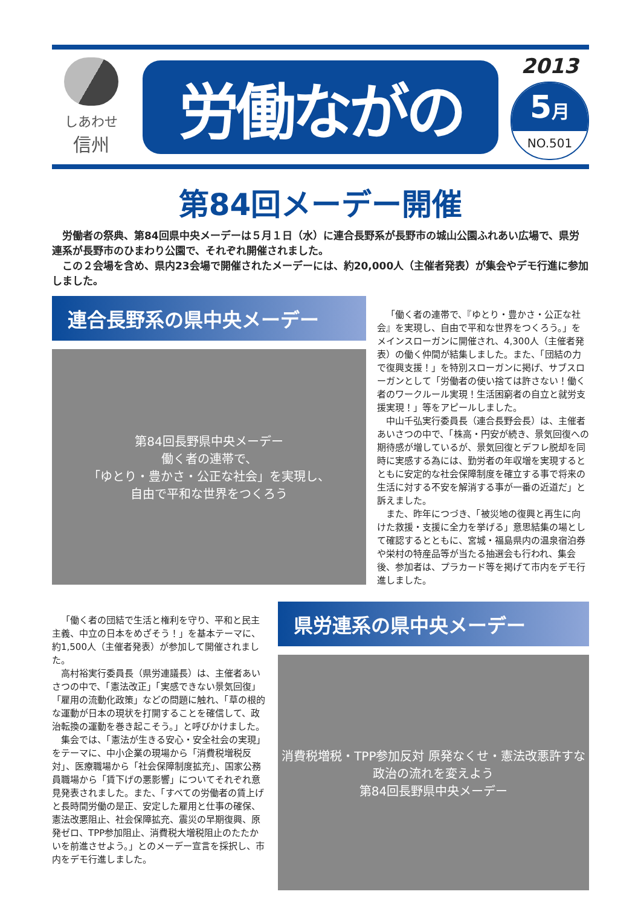しあわせ
信州
労働ながの
2013
5月
NO.501
第84回メーデー開催
　労働者の祭典、第84回県中央メーデーは５月１日（水）に連合長野系が長野市の城山公園ふれあい広場で、県労連系が長野市のひまわり公園で、それぞれ開催されました。
　この２会場を含め、県内23会場で開催されたメーデーには、約20,000人（主催者発表）が集会やデモ行進に参加しました。
連合長野系の県中央メーデー
第84回長野県中央メーデー
働く者の連帯で、
「ゆとり・豊かさ・公正な社会」を実現し、
自由で平和な世界をつくろう
「働く者の連帯で、『ゆとり・豊かさ・公正な社会』を実現し、自由で平和な世界をつくろう。」をメインスローガンに開催され、4,300人（主催者発表）の働く仲間が結集しました。また、「団結の力で復興支援！」を特別スローガンに掲げ、サブスローガンとして「労働者の使い捨ては許さない！働く者のワークルール実現！生活困窮者の自立と就労支援実現！」等をアピールしました。
中山千弘実行委員長（連合長野会長）は、主催者あいさつの中で、「株高・円安が続き、景気回復への期待感が増しているが、景気回復とデフレ脱却を同時に実感する為には、勤労者の年収増を実現するとともに安定的な社会保障制度を確立する事で将来の生活に対する不安を解消する事が一番の近道だ」と訴えました。
また、昨年につづき、「被災地の復興と再生に向けた救援・支援に全力を挙げる」意思結集の場として確認するとともに、宮城・福島県内の温泉宿泊券や栄村の特産品等が当たる抽選会も行われ、集会後、参加者は、プラカード等を掲げて市内をデモ行進しました。
「働く者の団結で生活と権利を守り、平和と民主主義、中立の日本をめざそう！」を基本テーマに、約1,500人（主催者発表）が参加して開催されました。
高村裕実行委員長（県労連議長）は、主催者あいさつの中で、「憲法改正」「実感できない景気回復」「雇用の流動化政策」などの問題に触れ、「草の根的な運動が日本の現状を打開することを確信して、政治転換の運動を巻き起こそう。」と呼びかけました。
集会では、「憲法が生きる安心・安全社会の実現」をテーマに、中小企業の現場から「消費税増税反対」、医療職場から「社会保障制度拡充」、国家公務員職場から「賃下げの悪影響」についてそれぞれ意見発表されました。また、「すべての労働者の賃上げと長時間労働の是正、安定した雇用と仕事の確保、憲法改悪阻止、社会保障拡充、震災の早期復興、原発ゼロ、TPP参加阻止、消費税大増税阻止のたたかいを前進させよう。」とのメーデー宣言を採択し、市内をデモ行進しました。
県労連系の県中央メーデー
消費税増税・TPP参加反対 原発なくせ・憲法改悪許すな
政治の流れを変えよう
第84回長野県中央メーデー